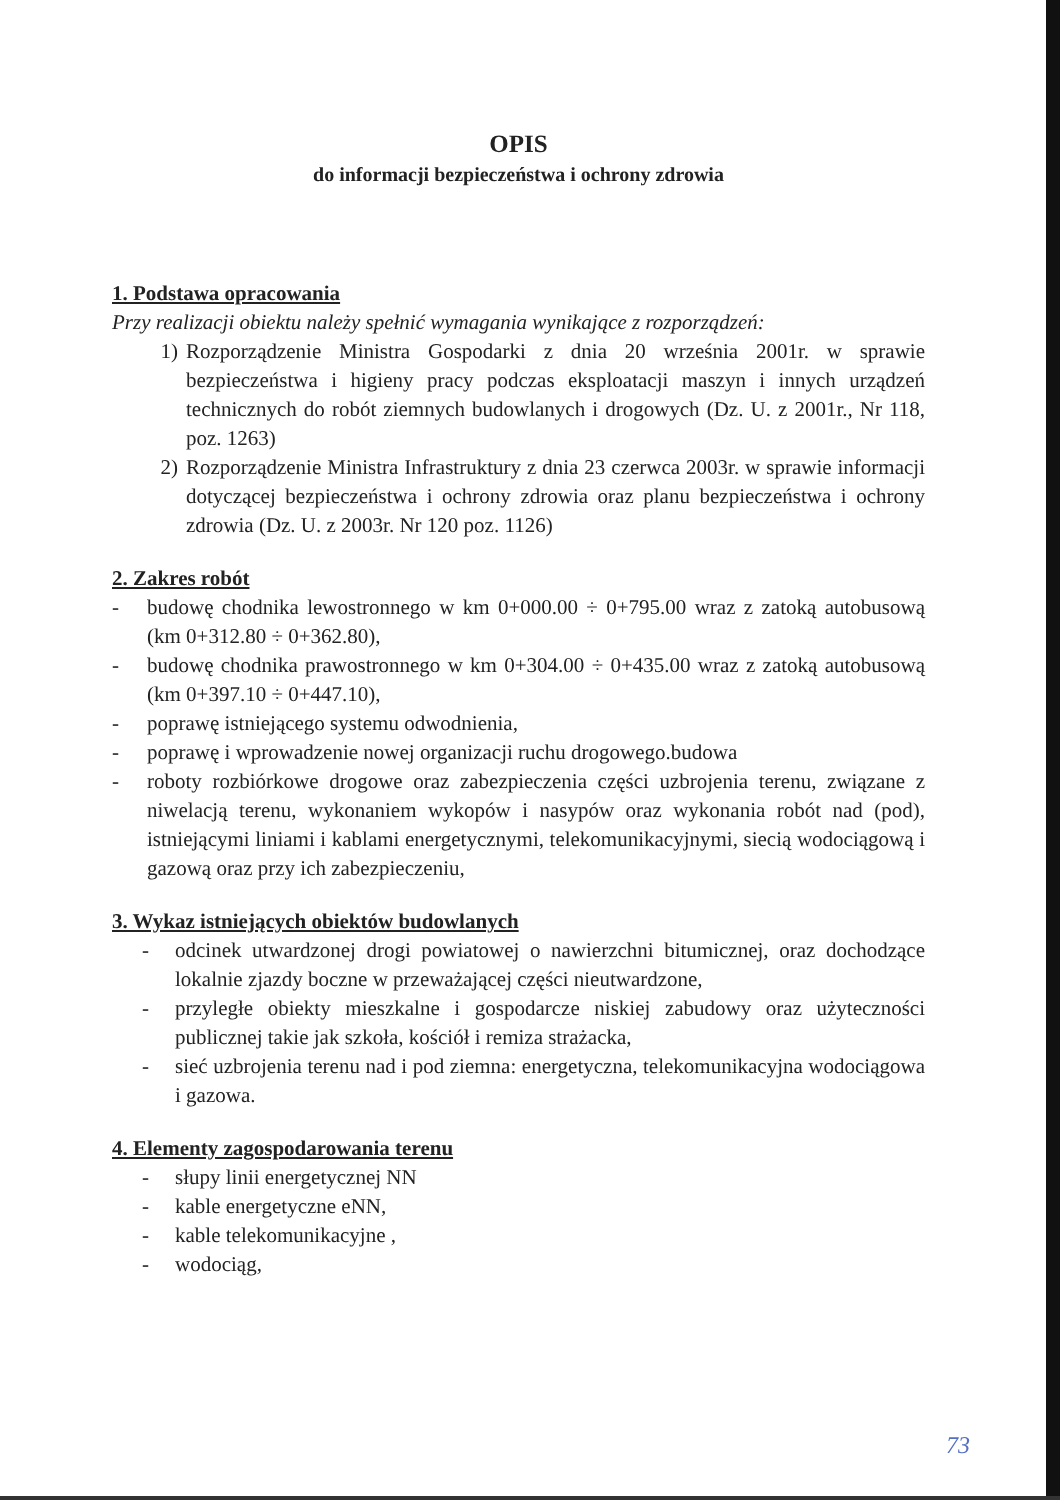OPIS
do informacji bezpieczeństwa i ochrony zdrowia
1. Podstawa opracowania
Przy realizacji obiektu należy spełnić wymagania wynikające z rozporządzeń:
1) Rozporządzenie Ministra Gospodarki z dnia 20 września 2001r. w sprawie bezpieczeństwa i higieny pracy podczas eksploatacji maszyn i innych urządzeń technicznych do robót ziemnych budowlanych i drogowych (Dz. U. z 2001r., Nr 118, poz. 1263)
2) Rozporządzenie Ministra Infrastruktury z dnia 23 czerwca 2003r. w sprawie informacji dotyczącej bezpieczeństwa i ochrony zdrowia oraz planu bezpieczeństwa i ochrony zdrowia (Dz. U. z 2003r. Nr 120 poz. 1126)
2. Zakres robót
- budowę chodnika lewostronnego w km 0+000.00 ÷ 0+795.00 wraz z zatoką autobusową (km 0+312.80 ÷ 0+362.80),
- budowę chodnika prawostronnego w km 0+304.00 ÷ 0+435.00 wraz z zatoką autobusową (km 0+397.10 ÷ 0+447.10),
- poprawę istniejącego systemu odwodnienia,
- poprawę i wprowadzenie nowej organizacji ruchu drogowego.budowa
- roboty rozbiórkowe drogowe oraz zabezpieczenia części uzbrojenia terenu, związane z niwelacją terenu, wykonaniem wykopów i nasypów oraz wykonania robót nad (pod), istniejącymi liniami i kablami energetycznymi, telekomunikacyjnymi, siecią wodociągową i gazową oraz przy ich zabezpieczeniu,
3. Wykaz istniejących obiektów budowlanych
- odcinek utwardzonej drogi powiatowej o nawierzchni bitumicznej, oraz dochodzące lokalnie zjazdy boczne w przeważającej części nieutwardzone,
- przyległe obiekty mieszkalne i gospodarcze niskiej zabudowy oraz użyteczności publicznej takie jak szkoła, kościół i remiza strażacka,
- sieć uzbrojenia terenu nad i pod ziemna: energetyczna, telekomunikacyjna wodociągowa i gazowa.
4. Elementy zagospodarowania terenu
- słupy linii energetycznej NN
- kable energetyczne eNN,
- kable telekomunikacyjne ,
- wodociąg,
73